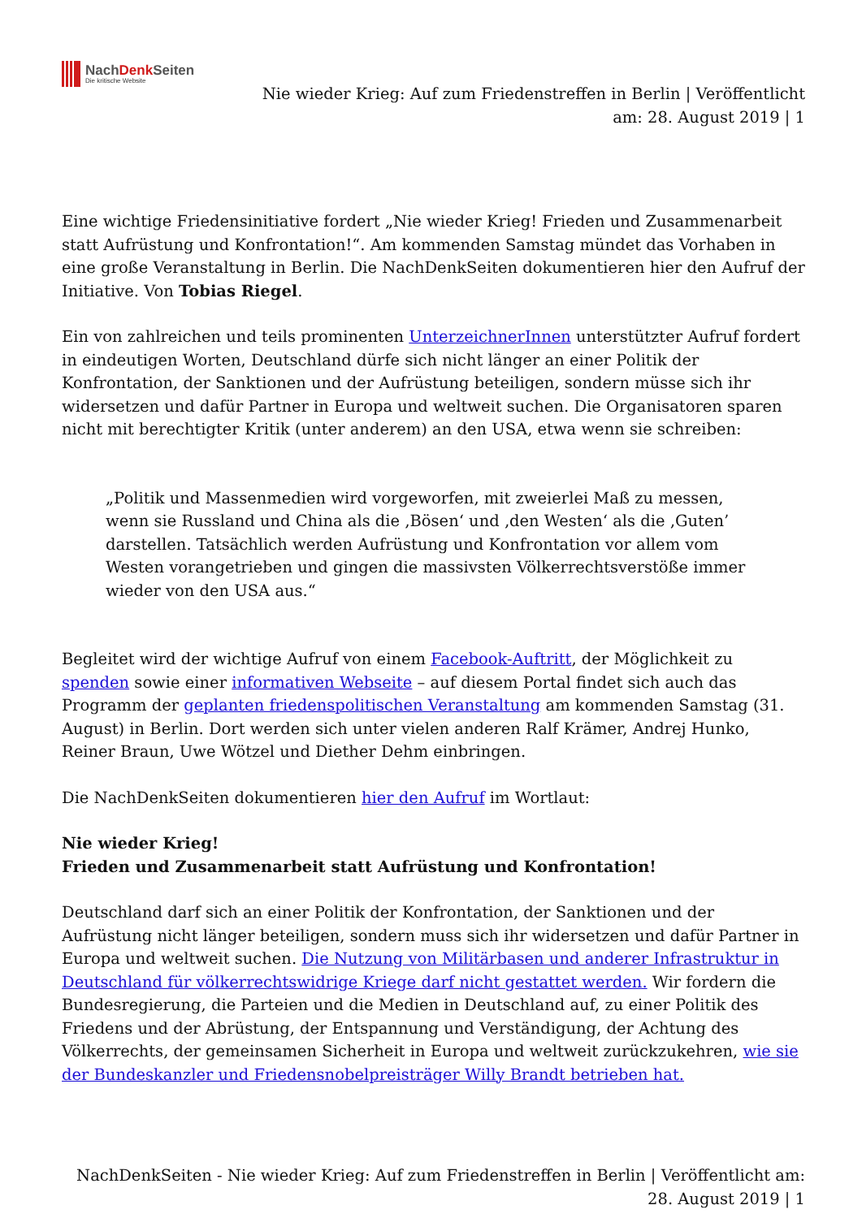NachDenk Seiten
Die kritische Website
Nie wieder Krieg: Auf zum Friedenstreffen in Berlin | Veröffentlicht
am: 28. August 2019 | 1
Eine wichtige Friedensinitiative fordert „Nie wieder Krieg! Frieden und Zusammenarbeit statt Aufrüstung und Konfrontation!“. Am kommenden Samstag mündet das Vorhaben in eine große Veranstaltung in Berlin. Die NachDenkSeiten dokumentieren hier den Aufruf der Initiative. Von Tobias Riegel.
Ein von zahlreichen und teils prominenten UnterzeichnerInnen unterstützter Aufruf fordert in eindeutigen Worten, Deutschland dürfe sich nicht länger an einer Politik der Konfrontation, der Sanktionen und der Aufrüstung beteiligen, sondern müsse sich ihr widersetzen und dafür Partner in Europa und weltweit suchen. Die Organisatoren sparen nicht mit berechtigter Kritik (unter anderem) an den USA, etwa wenn sie schreiben:
„Politik und Massenmedien wird vorgeworfen, mit zweierlei Maß zu messen, wenn sie Russland und China als die ‚Bösen‘ und ‚den Westen‘ als die ‚Guten’ darstellen. Tatsächlich werden Aufrüstung und Konfrontation vor allem vom Westen vorangetrieben und gingen die massivsten Völkerrechtsverstöße immer wieder von den USA aus.“
Begleitet wird der wichtige Aufruf von einem Facebook-Auftritt, der Möglichkeit zu spenden sowie einer informativen Webseite – auf diesem Portal findet sich auch das Programm der geplanten friedenspolitischen Veranstaltung am kommenden Samstag (31. August) in Berlin. Dort werden sich unter vielen anderen Ralf Krämer, Andrej Hunko, Reiner Braun, Uwe Wötzel und Diether Dehm einbringen.
Die NachDenkSeiten dokumentieren hier den Aufruf im Wortlaut:
Nie wieder Krieg!
Frieden und Zusammenarbeit statt Aufrüstung und Konfrontation!
Deutschland darf sich an einer Politik der Konfrontation, der Sanktionen und der Aufrüstung nicht länger beteiligen, sondern muss sich ihr widersetzen und dafür Partner in Europa und weltweit suchen. Die Nutzung von Militärbasen und anderer Infrastruktur in Deutschland für völkerrechtswidrige Kriege darf nicht gestattet werden. Wir fordern die Bundesregierung, die Parteien und die Medien in Deutschland auf, zu einer Politik des Friedens und der Abrüstung, der Entspannung und Verständigung, der Achtung des Völkerrechts, der gemeinsamen Sicherheit in Europa und weltweit zurückzukehren, wie sie der Bundeskanzler und Friedensnobelpreisträger Willy Brandt betrieben hat.
NachDenkSeiten - Nie wieder Krieg: Auf zum Friedenstreffen in Berlin | Veröffentlicht am:
28. August 2019 | 1